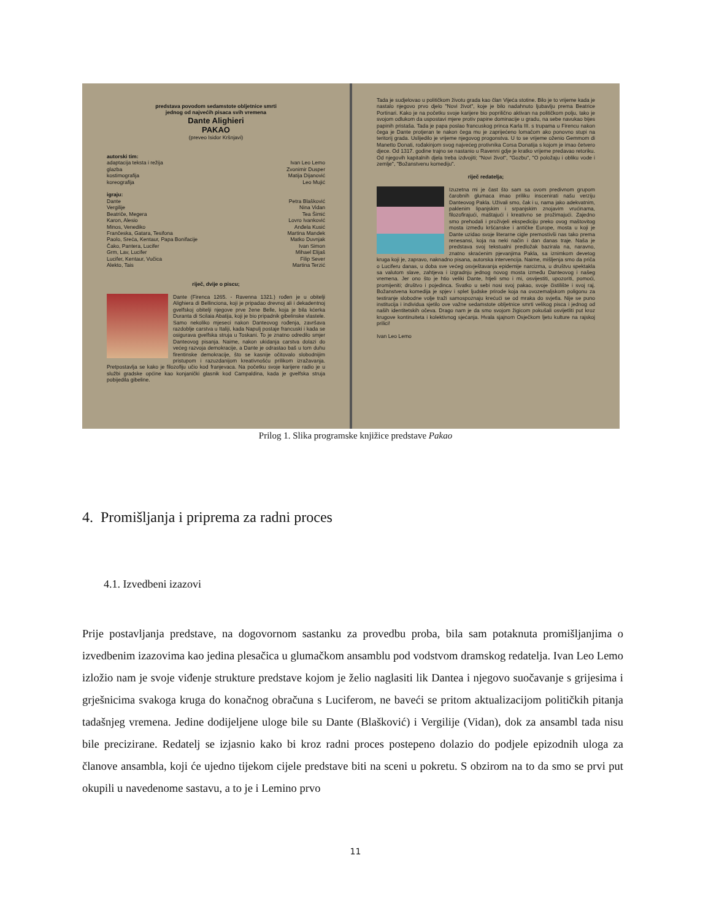predstava povodom sedamstote obljetnice smrti
jednog od najvećih pisaca svih vremena
Dante Alighieri
PAKAO
(preveo Isidor Kršnjavi)
autorski tim:
adaptacija teksta i režija Ivan Leo Lemo
glazba Zvonimir Dusper
kostimografija Matija Dijanović
koreografija Leo Mujić
igraju:
Dante Petra Blašković
Vergilije Nina Vidan
Beatriče, Megera Tea Šimić
Karon, Alesio Lovro Ivanković
Minos, Venediko Anđela Kusić
Frančeska, Gatara, Tesifona Martina Mandek
Paolo, Sreća, Kentaur, Papa Bonifacije Matko Duvnjak
Čako, Pantera, Lucifer Ivan Simon
Grm, Lav, Lucifer Mihael Elijaš
Lucifer, Kentaur, Vučica Filip Sever
Alekto, Tais Martina Terzić
riječ, dvije o piscu;
Dante (Firenca 1265. - Ravenna 1321.) rođen je u obitelji Alighiera di Bellinciona, koji je pripadao drevnoj ali i dekadentnoj gvelfskoj obitelji njegove prve žene Belle, koja je bila kćerka Duranta di Scilaia Abatija, koji je bio pripadnik gibelinske vlastele. Samo nekoliko mjeseci nakon Danteovog rođenja, završava razdoblje carstva u Italiji, kada Napulj postaje francuski i kada se osigurava gvelfska struja u Toskani. To je znatno odredilo smjer Danteovog pisanja. Naime, nakon ukidanja carstva dolazi do većeg razvoja demokracije, a Dante je odrastao baš u tom duhu firentinske demokracije, što se kasnije očitovalo slobodnijim pristupom i razuzdanijom kreativnošću prilikom izražavanja. Pretpostavlja se kako je filozofiju učio kod franjevaca. Na početku svoje karijere radio je u službi gradske općine kao konjanički glasnik kod Campaldina, kada je gvelfska struja pobijedila gibeline.
Tada je sudjelovao u političkom životu grada kao član Vijeća stotine. Bilo je to vrijeme kada je nastalo njegovo prvo djelo "Novi život", koje je bilo nadahnuto ljubavlju prema Beatrice Portinari. Kako je na početku svoje karijere bio popriličnо aktivan na političkom polju, tako je svojom odlukom da uspostavi mjere protiv papine dominacije u gradu, na sebe navukao bijes papinih pristaša. Tada je papa poslao francuskog princa Karla III. s trupama u Firencu nakon čega je Dante protjeran te nakon čega mu je zaprijećeno lomačom ako ponovno stupi na teritorij grada. Uslijedilo je vrijeme njegovog progonstva. U to se vrijeme oženio Gemmom di Manetto Donati, rođakinjom svog najvećeg protivnika Corsa Donatija s kojom je imao četvero djece. Od 1317. godine trajno se nastanio u Ravenni gdje je kratko vrijeme predavao retoriku. Od njegovih kapitalnih djela treba izdvojiti; "Novi život", "Gozbu", "O položaju i obliku vode i zemlje", "Božanstvenu komediju".
riječ redatelja;
Izuzetna mi je čast što sam sa ovom predivnom grupom čarobnih glumaca imao priliku inscenirati našu verziju Danteovog Pakla. Uživali smo, čak i u, nama jako adekvatnim, paklenim lipanjskim i srpanjskim znojavim vrućinama, filozofirajući, maštajući i kreativno se prožimajući. Zajedno smo prehodali i proživjeli ekspediciju preko ovog maštovitog mosta između kršćanske i antičke Europe, mosta u koji je Dante uzidao svoje literarne cigle premostivši nas tako prema renesansi, koja na neki način i dan danas traje. Naša je predstava svoj tekstualni predložak bazirala na, naravno, znatno skraćenim pjevanjima Pakla, sa iznimkom devetog kruga koji je, zapravo, naknadno pisana, autorska intervencija. Naime, mišljenja smo da priča o Luciferu danas, u doba sve većeg osvještavanja epidemije narcizma, u društvu spektakla sa valutom slave, zahtjeva i izgradnju jednog novog mosta između Danteovog i našeg vremena. Jer ono što je htio veliki Dante, htjeli smo i mi, osvijestiti, upozoriti, pomoći, promijeniti; društvo i pojedinca. Svatko u sebi nosi svoj pakao, svoje čistilište i svoj raj. Božanstvena komedija je spjev i splet ljudske prirode koja na ovozemaljskom poligonu za testiranje slobodne volje traži samospoznaju krećući se od mraka do svjetla. Nije se puno institucija i individua sjetilo ove važne sedamstote obljetnice smrti velikog pisca i jednog od naših identitetskih očeva. Drago nam je da smo svojom žigicom pokušali osvijetliti put kroz krugove kontinuiteta i kolektivnog sjećanja. Hvala sjajnom Osječkom ljetu kulture na rajskoj prilici!
Ivan Leo Lemo
Prilog 1. Slika programske knjižice predstave Pakao
4. Promišljanja i priprema za radni proces
4.1. Izvedbeni izazovi
Prije postavljanja predstave, na dogovornom sastanku za provedbu proba, bila sam potaknuta promišljanjima o izvedbenim izazovima kao jedina plesačica u glumačkom ansamblu pod vodstvom dramskog redatelja. Ivan Leo Lemo izložio nam je svoje viđenje strukture predstave kojom je želio naglasiti lik Dantea i njegovo suočavanje s grijesima i grješnicima svakoga kruga do konačnog obračuna s Luciferom, ne baveći se pritom aktualizacijom političkih pitanja tadašnjeg vremena. Jedine dodijeljene uloge bile su Dante (Blašković) i Vergilije (Vidan), dok za ansambl tada nisu bile precizirane. Redatelj se izjasnio kako bi kroz radni proces postepeno dolazio do podjele epizodnih uloga za članove ansambla, koji će ujedno tijekom cijele predstave biti na sceni u pokretu. S obzirom na to da smo se prvi put okupili u navedenome sastavu, a to je i Lemino prvo
11